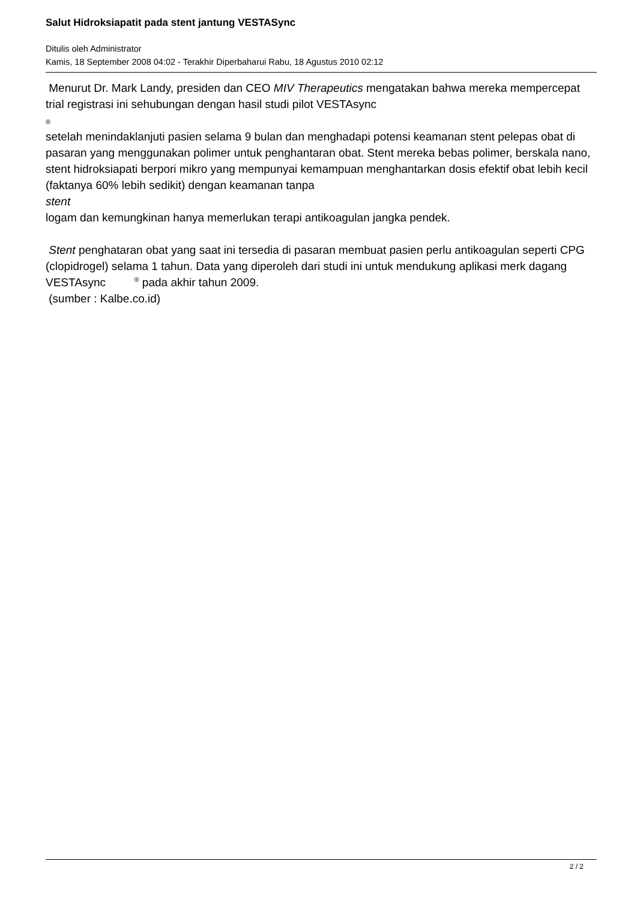Salut Hidroksiapatit pada stent jantung VESTASync
Ditulis oleh Administrator
Kamis, 18 September 2008 04:02 - Terakhir Diperbaharui Rabu, 18 Agustus 2010 02:12
Menurut Dr. Mark Landy, presiden dan CEO MIV Therapeutics mengatakan bahwa mereka mempercepat trial registrasi ini sehubungan dengan hasil studi pilot VESTAsync
®
setelah menindaklanjuti pasien selama 9 bulan dan menghadapi potensi keamanan stent pelepas obat di pasaran yang menggunakan polimer untuk penghantaran obat. Stent mereka bebas polimer, berskala nano, stent hidroksiapati berpori mikro yang mempunyai kemampuan menghantarkan dosis efektif obat lebih kecil (faktanya 60% lebih sedikit) dengan keamanan tanpa
stent
logam dan kemungkinan hanya memerlukan terapi antikoagulan jangka pendek.
Stent penghataran obat yang saat ini tersedia di pasaran membuat pasien perlu antikoagulan seperti CPG (clopidrogel) selama 1 tahun. Data yang diperoleh dari studi ini untuk mendukung aplikasi merk dagang VESTAsync <sup>®</sup> pada akhir tahun 2009.
(sumber : Kalbe.co.id)
2 / 2